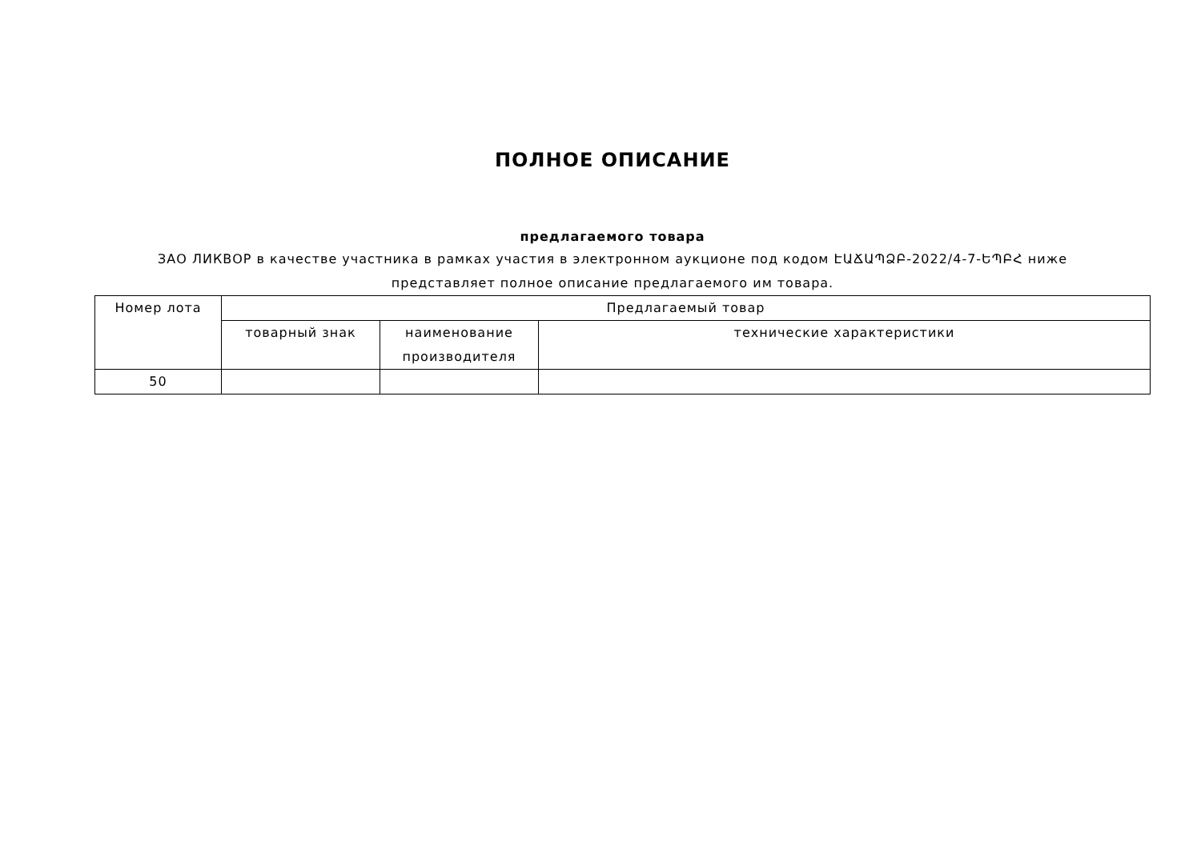ПОЛНОЕ ОПИСАНИЕ
предлагаемого товара
ЗАО ЛИКВОР в качестве участника в рамках участия в электронном аукционе под кодом ԷԱՃԱՊՁԲ-2022/4-7-ԵՊԲՀ ниже представляет полное описание предлагаемого им товара.
| Номер лота | Предлагаемый товар | | |
| --- | --- | --- | --- |
| | товарный знак | наименование производителя | технические характеристики |
| 50 | | | |